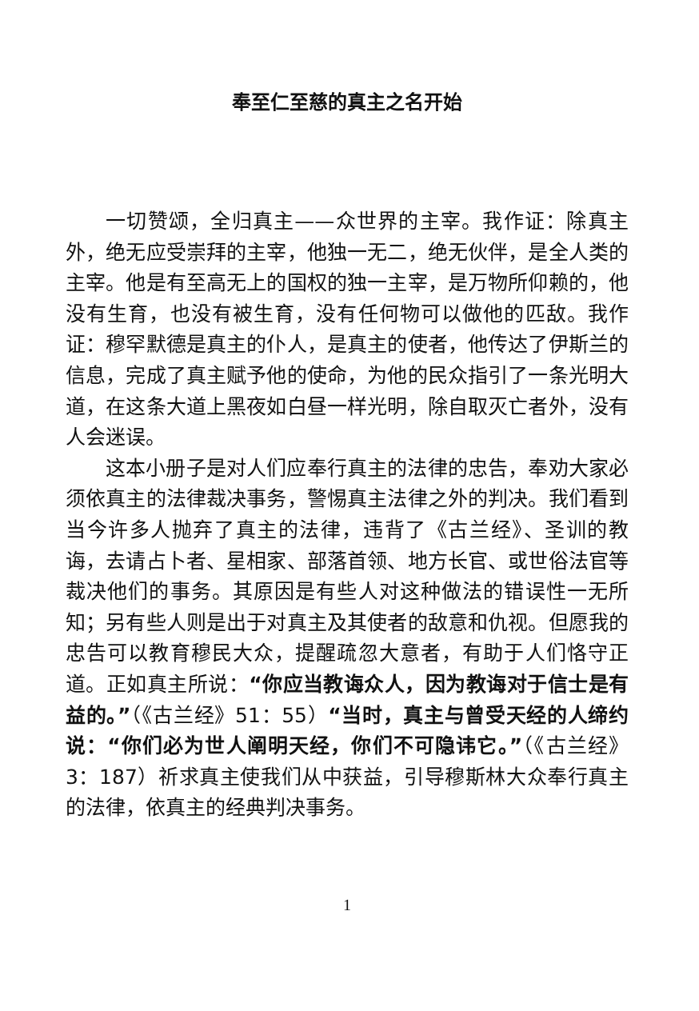奉至仁至慈的真主之名开始
一切赞颂，全归真主——众世界的主宰。我作证：除真主外，绝无应受崇拜的主宰，他独一无二，绝无伙伴，是全人类的主宰。他是有至高无上的国权的独一主宰，是万物所仰赖的，他没有生育，也没有被生育，没有任何物可以做他的匹敌。我作证：穆罕默德是真主的仆人，是真主的使者，他传达了伊斯兰的信息，完成了真主赋予他的使命，为他的民众指引了一条光明大道，在这条大道上黑夜如白昼一样光明，除自取灭亡者外，没有人会迷误。
这本小册子是对人们应奉行真主的法律的忠告，奉劝大家必须依真主的法律裁决事务，警惕真主法律之外的判决。我们看到当今许多人抛弃了真主的法律，违背了《古兰经》、圣训的教诲，去请占卜者、星相家、部落首领、地方长官、或世俗法官等裁决他们的事务。其原因是有些人对这种做法的错误性一无所知；另有些人则是出于对真主及其使者的敌意和仇视。但愿我的忠告可以教育穆民大众，提醒疏忽大意者，有助于人们恪守正道。正如真主所说：“你应当教诲众人，因为教诲对于信士是有益的。”（《古兰经》51：55）“当时，真主与曾受天经的人缔约说：“你们必为世人阐明天经，你们不可隐讳它。”（《古兰经》3：187）祈求真主使我们从中获益，引导穆斯林大众奉行真主的法律，依真主的经典判决事务。
1